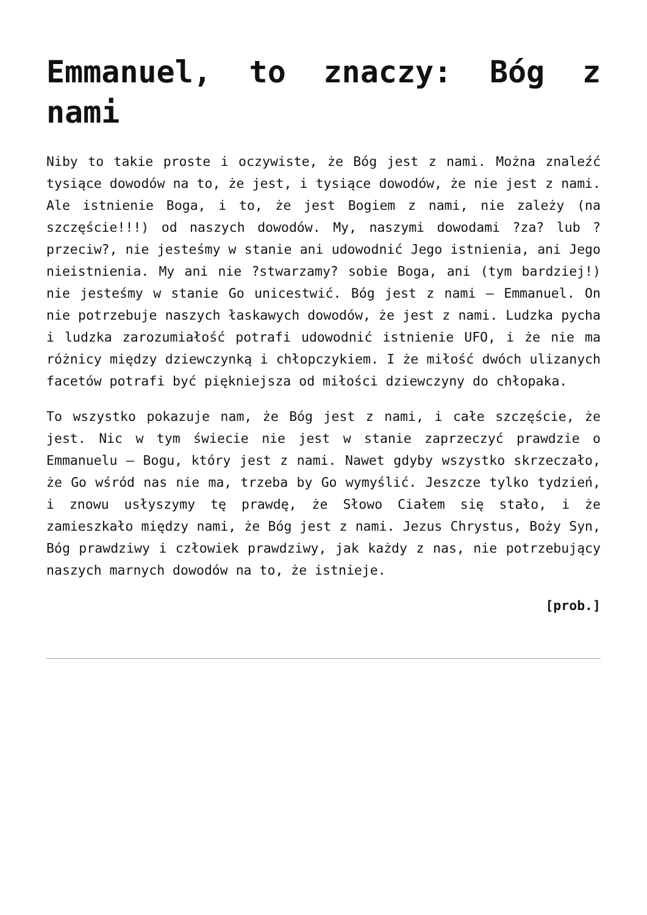Emmanuel, to znaczy: Bóg z nami
Niby to takie proste i oczywiste, że Bóg jest z nami. Można znaleźć tysiące dowodów na to, że jest, i tysiące dowodów, że nie jest z nami. Ale istnienie Boga, i to, że jest Bogiem z nami, nie zależy (na szczęście!!!) od naszych dowodów. My, naszymi dowodami ?za? lub ?przeciw?, nie jesteśmy w stanie ani udowodnić Jego istnienia, ani Jego nieistnienia. My ani nie ?stwarzamy? sobie Boga, ani (tym bardziej!) nie jesteśmy w stanie Go unicestwić. Bóg jest z nami – Emmanuel. On nie potrzebuje naszych łaskawych dowodów, że jest z nami. Ludzka pycha i ludzka zarozumiałość potrafi udowodnić istnienie UFO, i że nie ma różnicy między dziewczynką i chłopczykiem. I że miłość dwóch ulizanych facetów potrafi być piękniejsza od miłości dziewczyny do chłopaka.
To wszystko pokazuje nam, że Bóg jest z nami, i całe szczęście, że jest. Nic w tym świecie nie jest w stanie zaprzeczyć prawdzie o Emmanuelu – Bogu, który jest z nami. Nawet gdyby wszystko skrzeczało, że Go wśród nas nie ma, trzeba by Go wymyślić. Jeszcze tylko tydzień, i znowu usłyszymy tę prawdę, że Słowo Ciałem się stało, i że zamieszkało między nami, że Bóg jest z nami. Jezus Chrystus, Boży Syn, Bóg prawdziwy i człowiek prawdziwy, jak każdy z nas, nie potrzebujący naszych marnych dowodów na to, że istnieje.
[prob.]